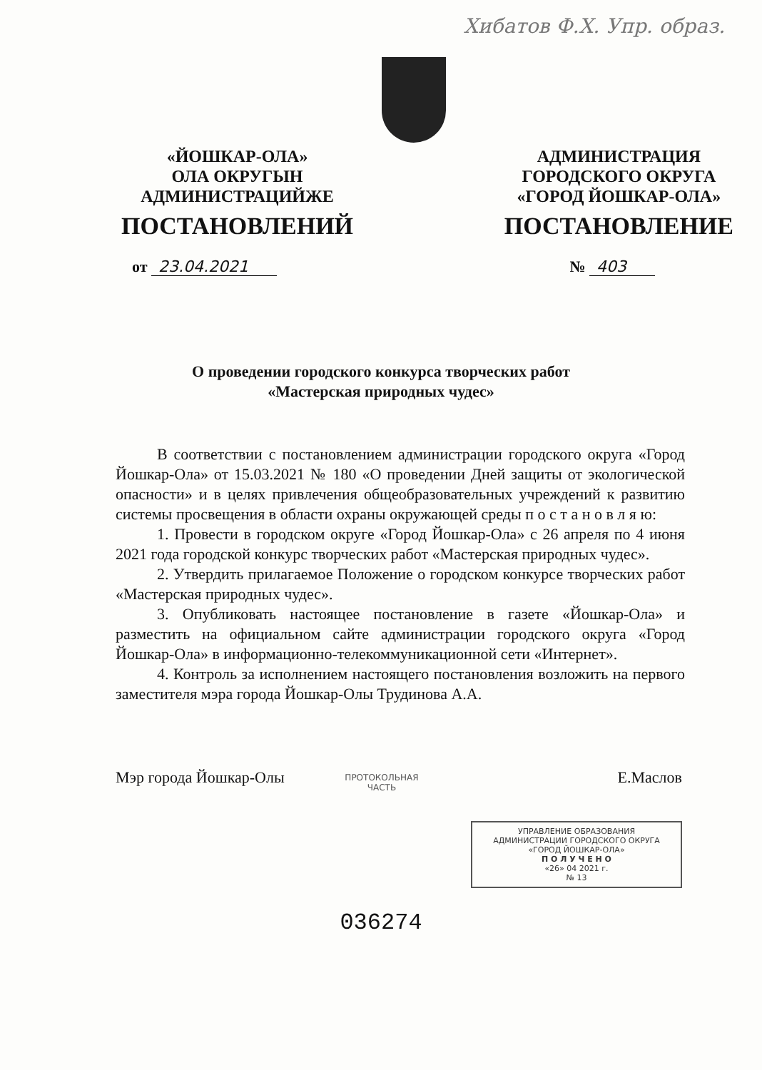Хибатов Ф.Х. Упр. образ.
«ЙОШКАР-ОЛА»
ОЛА ОКРУГЫН
АДМИНИСТРАЦИЙЖЕ
ПОСТАНОВЛЕНИЙ
АДМИНИСТРАЦИЯ
ГОРОДСКОГО ОКРУГА
«ГОРОД ЙОШКАР-ОЛА»
ПОСТАНОВЛЕНИЕ
от 23.04.2021 № 403
О проведении городского конкурса творческих работ
«Мастерская природных чудес»
В соответствии с постановлением администрации городского округа «Город Йошкар-Ола» от 15.03.2021 № 180 «О проведении Дней защиты от экологической опасности» и в целях привлечения общеобразовательных учреждений к развитию системы просвещения в области охраны окружающей среды п о с т а н о в л я ю:
1. Провести в городском округе «Город Йошкар-Ола» с 26 апреля по 4 июня 2021 года городской конкурс творческих работ «Мастерская природных чудес».
2. Утвердить прилагаемое Положение о городском конкурсе творческих работ «Мастерская природных чудес».
3. Опубликовать настоящее постановление в газете «Йошкар-Ола» и разместить на официальном сайте администрации городского округа «Город Йошкар-Ола» в информационно-телекоммуникационной сети «Интернет».
4. Контроль за исполнением настоящего постановления возложить на первого заместителя мэра города Йошкар-Олы Трудинова А.А.
Мэр города Йошкар-Олы Е.Маслов
ПРОТОКОЛЬНАЯ ЧАСТЬ
УПРАВЛЕНИЕ ОБРАЗОВАНИЯ
АДМИНИСТРАЦИИ ГОРОДСКОГО ОКРУГА
«ГОРОД ЙОШКАР-ОЛА»
П О Л У Ч Е Н О
«26» 04 2021 г.
№ 13
036274